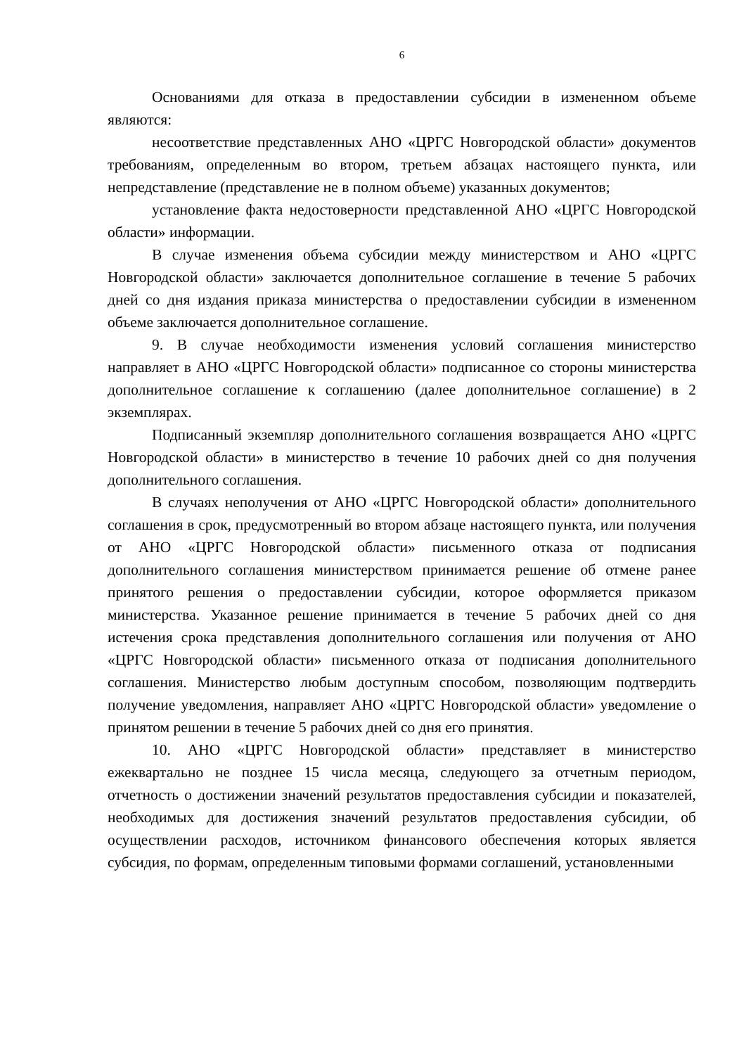6
Основаниями для отказа в предоставлении субсидии в измененном объеме являются:
несоответствие представленных АНО «ЦРГС Новгородской области» документов требованиям, определенным во втором, третьем абзацах настоящего пункта, или непредставление (представление не в полном объеме) указанных документов;
установление факта недостоверности представленной АНО «ЦРГС Новгородской области» информации.
В случае изменения объема субсидии между министерством и АНО «ЦРГС Новгородской области» заключается дополнительное соглашение в течение 5 рабочих дней со дня издания приказа министерства о предоставлении субсидии в измененном объеме заключается дополнительное соглашение.
9. В случае необходимости изменения условий соглашения министерство направляет в АНО «ЦРГС Новгородской области» подписанное со стороны министерства дополнительное соглашение к соглашению (далее дополнительное соглашение) в 2 экземплярах.
Подписанный экземпляр дополнительного соглашения возвращается АНО «ЦРГС Новгородской области» в министерство в течение 10 рабочих дней со дня получения дополнительного соглашения.
В случаях неполучения от АНО «ЦРГС Новгородской области» дополнительного соглашения в срок, предусмотренный во втором абзаце настоящего пункта, или получения от АНО «ЦРГС Новгородской области» письменного отказа от подписания дополнительного соглашения министерством принимается решение об отмене ранее принятого решения о предоставлении субсидии, которое оформляется приказом министерства. Указанное решение принимается в течение 5 рабочих дней со дня истечения срока представления дополнительного соглашения или получения от АНО «ЦРГС Новгородской области» письменного отказа от подписания дополнительного соглашения. Министерство любым доступным способом, позволяющим подтвердить получение уведомления, направляет АНО «ЦРГС Новгородской области» уведомление о принятом решении в течение 5 рабочих дней со дня его принятия.
10. АНО «ЦРГС Новгородской области» представляет в министерство ежеквартально не позднее 15 числа месяца, следующего за отчетным периодом, отчетность о достижении значений результатов предоставления субсидии и показателей, необходимых для достижения значений результатов предоставления субсидии, об осуществлении расходов, источником финансового обеспечения которых является субсидия, по формам, определенным типовыми формами соглашений, установленными